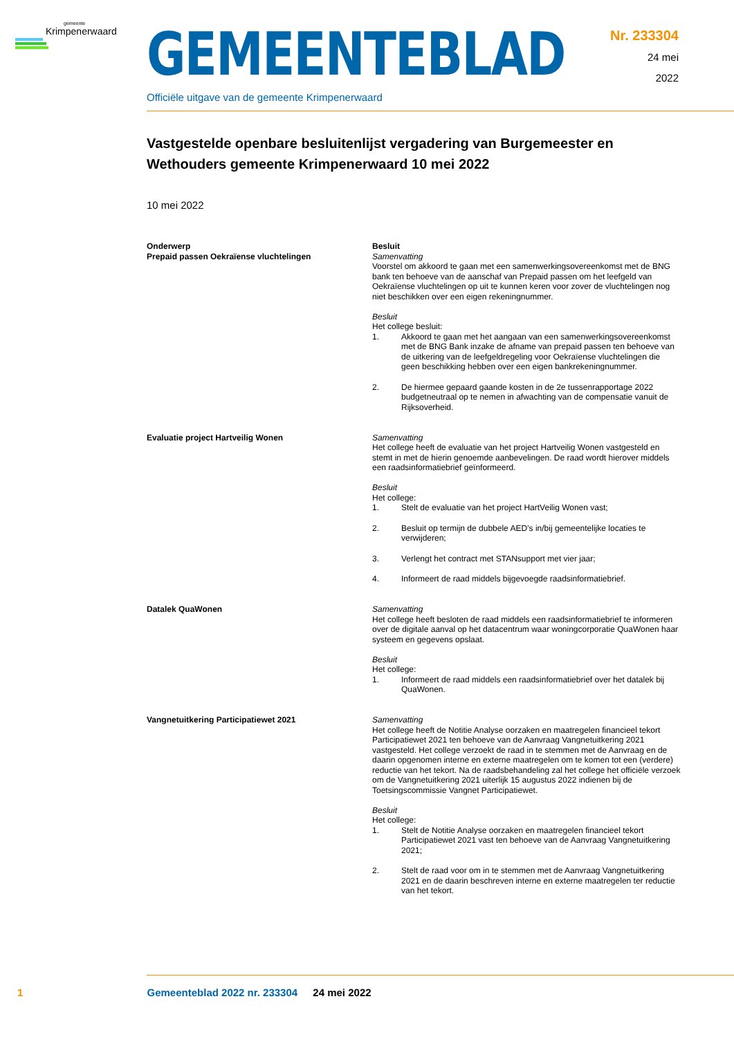gemeente
Krimpenerwaard
GEMEENTEBLAD
Officiële uitgave van de gemeente Krimpenerwaard
Nr. 233304
24 mei
2022
Vastgestelde openbare besluitenlijst vergadering van Burgemeester en Wethouders gemeente Krimpenerwaard 10 mei 2022
10 mei 2022
| Onderwerp | Besluit |
| --- | --- |
| Prepaid passen Oekraïense vluchtelingen | Samenvatting Voorstel om akkoord te gaan met een samenwerkingsovereenkomst met de BNG bank ten behoeve van de aanschaf van Prepaid passen om het leefgeld van Oekraïense vluchtelingen op uit te kunnen keren voor zover de vluchtelingen nog niet beschikken over een eigen rekeningnummer. Besluit Het college besluit: 1. Akkoord te gaan met het aangaan van een samenwerkingsovereenkomst met de BNG Bank inzake de afname van prepaid passen ten behoeve van de uitkering van de leefgeldregeling voor Oekraïense vluchtelingen die geen beschikking hebben over een eigen bankrekeningnummer. 2. De hiermee gepaard gaande kosten in de 2e tussenrapportage 2022 budgetneutraal op te nemen in afwachting van de compensatie vanuit de Rijksoverheid. |
| Evaluatie project Hartveilig Wonen | Samenvatting Het college heeft de evaluatie van het project Hartveilig Wonen vastgesteld en stemt in met de hierin genoemde aanbevelingen. De raad wordt hierover middels een raadsinformatiebrief geïnformeerd. Besluit Het college: 1. Stelt de evaluatie van het project HartVeilig Wonen vast; 2. Besluit op termijn de dubbele AED’s in/bij gemeentelijke locaties te verwijderen; 3. Verlengt het contract met STANsupport met vier jaar; 4. Informeert de raad middels bijgevoegde raadsinformatiebrief. |
| Datalek QuaWonen | Samenvatting Het college heeft besloten de raad middels een raadsinformatiebrief te informeren over de digitale aanval op het datacentrum waar woningcorporatie QuaWonen haar systeem en gegevens opslaat. Besluit Het college: 1. Informeert de raad middels een raadsinformatiebrief over het datalek bij QuaWonen. |
| Vangnetuitkering Participatiewet 2021 | Samenvatting Het college heeft de Notitie Analyse oorzaken en maatregelen financieel tekort Participatiewet 2021 ten behoeve van de Aanvraag Vangnetuitkering 2021 vastgesteld. Het college verzoekt de raad in te stemmen met de Aanvraag en de daarin opgenomen interne en externe maatregelen om te komen tot een (verdere) reductie van het tekort. Na de raadsbehandeling zal het college het officiële verzoek om de Vangnetuitkering 2021 uiterlijk 15 augustus 2022 indienen bij de Toetsingscommissie Vangnet Participatiewet. Besluit Het college: 1. Stelt de Notitie Analyse oorzaken en maatregelen financieel tekort Participatiewet 2021 vast ten behoeve van de Aanvraag Vangnetuitkering 2021; 2. Stelt de raad voor om in te stemmen met de Aanvraag Vangnetuitkering 2021 en de daarin beschreven interne en externe maatregelen ter reductie van het tekort. |
1 Gemeenteblad 2022 nr. 233304 24 mei 2022